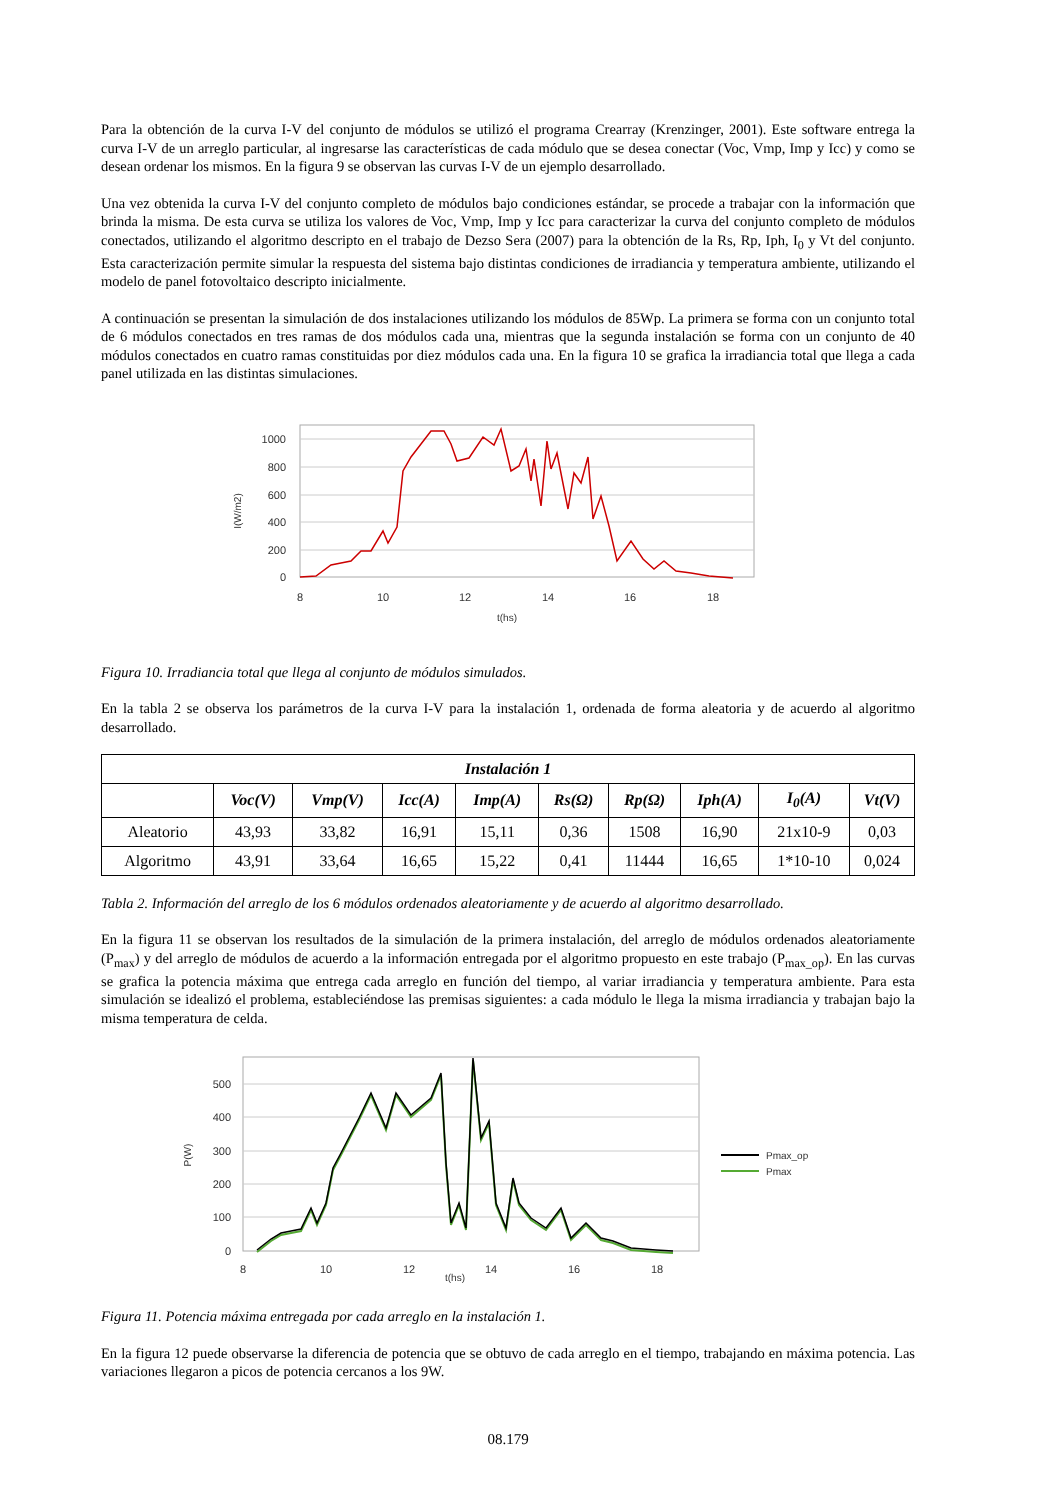Para la obtención de la curva I-V del conjunto de módulos se utilizó el programa Crearray (Krenzinger, 2001). Este software entrega la curva I-V de un arreglo particular, al ingresarse las características de cada módulo que se desea conectar (Voc, Vmp, Imp y Icc) y como se desean ordenar los mismos. En la figura 9 se observan las curvas I-V de un ejemplo desarrollado.
Una vez obtenida la curva I-V del conjunto completo de módulos bajo condiciones estándar, se procede a trabajar con la información que brinda la misma. De esta curva se utiliza los valores de Voc, Vmp, Imp y Icc para caracterizar la curva del conjunto completo de módulos conectados, utilizando el algoritmo descripto en el trabajo de Dezso Sera (2007) para la obtención de la Rs, Rp, Iph, I<sub>0</sub> y Vt del conjunto. Esta caracterización permite simular la respuesta del sistema bajo distintas condiciones de irradiancia y temperatura ambiente, utilizando el modelo de panel fotovoltaico descripto inicialmente.
A continuación se presentan la simulación de dos instalaciones utilizando los módulos de 85Wp. La primera se forma con un conjunto total de 6 módulos conectados en tres ramas de dos módulos cada una, mientras que la segunda instalación se forma con un conjunto de 40 módulos conectados en cuatro ramas constituidas por diez módulos cada una. En la figura 10 se grafica la irradiancia total que llega a cada panel utilizada en las distintas simulaciones.
1000
800
600
400
200
0
8
10
12
14
16
18
t(hs)
I(W/m2)
Figura 10. Irradiancia total que llega al conjunto de módulos simulados.
En la tabla 2 se observa los parámetros de la curva I-V para la instalación 1, ordenada de forma aleatoria y de acuerdo al algoritmo desarrollado.
| Instalación 1 | | | | | | | | | |
| --- | --- | --- | --- | --- | --- | --- | --- | --- | --- |
| | Voc(V) | Vmp(V) | Icc(A) | Imp(A) | Rs(Ω) | Rp(Ω) | Iph(A) | I<sub>0</sub>(A) | Vt(V) |
| Aleatorio | 43,93 | 33,82 | 16,91 | 15,11 | 0,36 | 1508 | 16,90 | 21x10-9 | 0,03 |
| Algoritmo | 43,91 | 33,64 | 16,65 | 15,22 | 0,41 | 11444 | 16,65 | 1*10-10 | 0,024 |
Tabla 2. Información del arreglo de los 6 módulos ordenados aleatoriamente y de acuerdo al algoritmo desarrollado.
En la figura 11 se observan los resultados de la simulación de la primera instalación, del arreglo de módulos ordenados aleatoriamente (P<sub>max</sub>) y del arreglo de módulos de acuerdo a la información entregada por el algoritmo propuesto en este trabajo (P<sub>max_op</sub>). En las curvas se grafica la potencia máxima que entrega cada arreglo en función del tiempo, al variar irradiancia y temperatura ambiente. Para esta simulación se idealizó el problema, estableciéndose las premisas siguientes: a cada módulo le llega la misma irradiancia y trabajan bajo la misma temperatura de celda.
500
400
300
200
100
0
8
10
12
14
16
18
t(hs)
P(W)
Pmax_op
Pmax
Figura 11. Potencia máxima entregada por cada arreglo en la instalación 1.
En la figura 12 puede observarse la diferencia de potencia que se obtuvo de cada arreglo en el tiempo, trabajando en máxima potencia. Las variaciones llegaron a picos de potencia cercanos a los 9W.
08.179